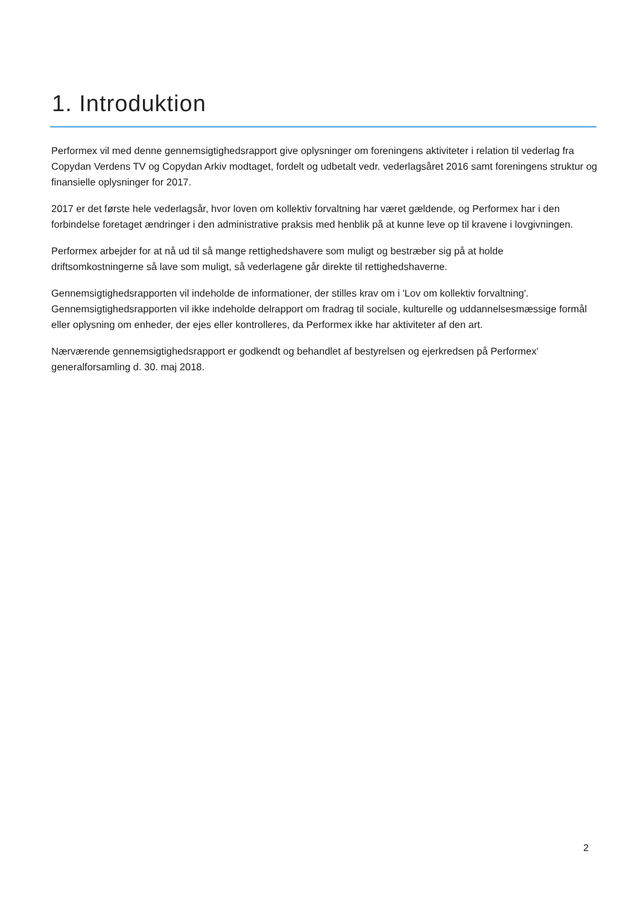1. Introduktion
Performex vil med denne gennemsigtighedsrapport give oplysninger om foreningens aktiviteter i relation til vederlag fra Copydan Verdens TV og Copydan Arkiv modtaget, fordelt og udbetalt vedr. vederlagsåret 2016 samt foreningens struktur og finansielle oplysninger for 2017.
2017 er det første hele vederlagsår, hvor loven om kollektiv forvaltning har været gældende, og Performex har i den forbindelse foretaget ændringer i den administrative praksis med henblik på at kunne leve op til kravene i lovgivningen.
Performex arbejder for at nå ud til så mange rettighedshavere som muligt og bestræber sig på at holde driftsomkostningerne så lave som muligt, så vederlagene går direkte til rettighedshaverne.
Gennemsigtighedsrapporten vil indeholde de informationer, der stilles krav om i 'Lov om kollektiv forvaltning'. Gennemsigtighedsrapporten vil ikke indeholde delrapport om fradrag til sociale, kulturelle og uddannelsesmæssige formål eller oplysning om enheder, der ejes eller kontrolleres, da Performex ikke har aktiviteter af den art.
Nærværende gennemsigtighedsrapport er godkendt og behandlet af bestyrelsen og ejerkredsen på Performex' generalforsamling d. 30. maj 2018.
2